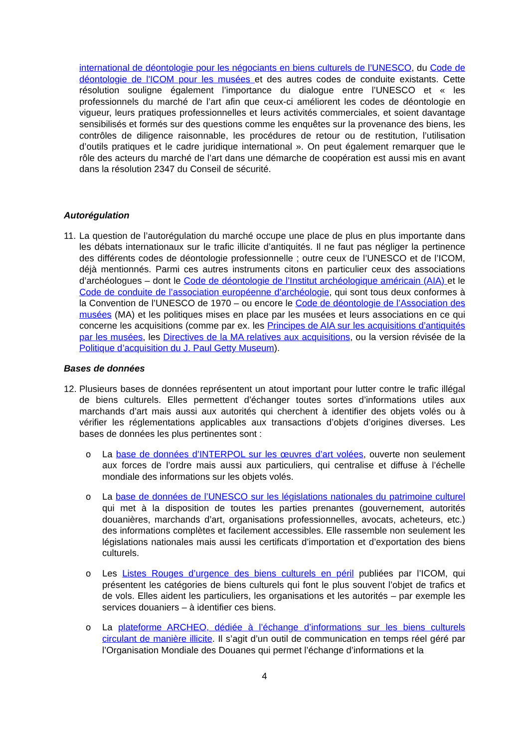international de déontologie pour les négociants en biens culturels de l’UNESCO, du Code de déontologie de l'ICOM pour les musées et des autres codes de conduite existants. Cette résolution souligne également l’importance du dialogue entre l’UNESCO et « les professionnels du marché de l’art afin que ceux-ci améliorent les codes de déontologie en vigueur, leurs pratiques professionnelles et leurs activités commerciales, et soient davantage sensibilisés et formés sur des questions comme les enquêtes sur la provenance des biens, les contrôles de diligence raisonnable, les procédures de retour ou de restitution, l’utilisation d’outils pratiques et le cadre juridique international ». On peut également remarquer que le rôle des acteurs du marché de l’art dans une démarche de coopération est aussi mis en avant dans la résolution 2347 du Conseil de sécurité.
Autorégulation
11.
La question de l’autorégulation du marché occupe une place de plus en plus importante dans les débats internationaux sur le trafic illicite d’antiquités. Il ne faut pas négliger la pertinence des différents codes de déontologie professionnelle ; outre ceux de l’UNESCO et de l’ICOM, déjà mentionnés. Parmi ces autres instruments citons en particulier ceux des associations d’archéologues – dont le Code de déontologie de l’Institut archéologique américain (AIA) et le Code de conduite de l’association européenne d’archéologie, qui sont tous deux conformes à la Convention de l’UNESCO de 1970 – ou encore le Code de déontologie de l’Association des musées (MA) et les politiques mises en place par les musées et leurs associations en ce qui concerne les acquisitions (comme par ex. les Principes de AIA sur les acquisitions d’antiquités par les musées, les Directives de la MA relatives aux acquisitions, ou la version révisée de la Politique d’acquisition du J. Paul Getty Museum).
Bases de données
12.
Plusieurs bases de données représentent un atout important pour lutter contre le trafic illégal de biens culturels. Elles permettent d’échanger toutes sortes d’informations utiles aux marchands d’art mais aussi aux autorités qui cherchent à identifier des objets volés ou à vérifier les réglementations applicables aux transactions d’objets d’origines diverses. Les bases de données les plus pertinentes sont :
o La base de données d’INTERPOL sur les œuvres d’art volées, ouverte non seulement aux forces de l’ordre mais aussi aux particuliers, qui centralise et diffuse à l’échelle mondiale des informations sur les objets volés.
o La base de données de l’UNESCO sur les législations nationales du patrimoine culturel qui met à la disposition de toutes les parties prenantes (gouvernement, autorités douanières, marchands d’art, organisations professionnelles, avocats, acheteurs, etc.) des informations complètes et facilement accessibles. Elle rassemble non seulement les législations nationales mais aussi les certificats d’importation et d’exportation des biens culturels.
o Les Listes Rouges d’urgence des biens culturels en péril publiées par l’ICOM, qui présentent les catégories de biens culturels qui font le plus souvent l’objet de trafics et de vols. Elles aident les particuliers, les organisations et les autorités – par exemple les services douaniers – à identifier ces biens.
o La plateforme ARCHEO, dédiée à l’échange d’informations sur les biens culturels circulant de manière illicite. Il s’agit d’un outil de communication en temps réel géré par l’Organisation Mondiale des Douanes qui permet l’échange d’informations et la
4